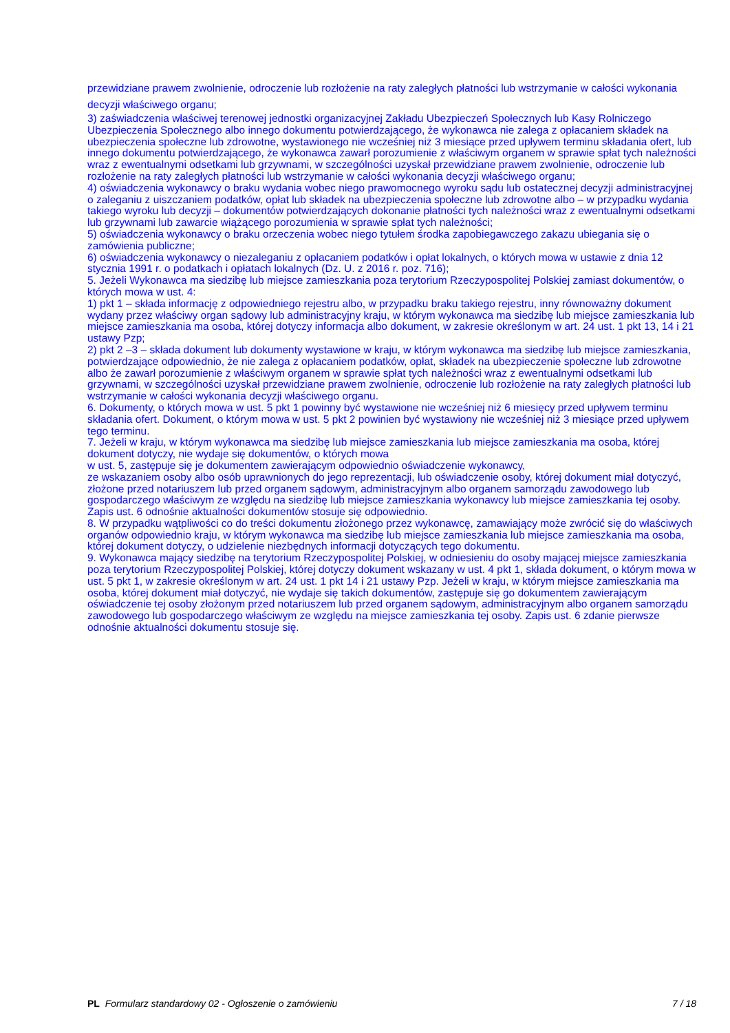przewidziane prawem zwolnienie, odroczenie lub rozłożenie na raty zaległych płatności lub wstrzymanie w całości wykonania decyzji właściwego organu;
3) zaświadczenia właściwej terenowej jednostki organizacyjnej Zakładu Ubezpieczeń Społecznych lub Kasy Rolniczego Ubezpieczenia Społecznego albo innego dokumentu potwierdzającego, że wykonawca nie zalega z opłacaniem składek na ubezpieczenia społeczne lub zdrowotne, wystawionego nie wcześniej niż 3 miesiące przed upływem terminu składania ofert, lub innego dokumentu potwierdzającego, że wykonawca zawarł porozumienie z właściwym organem w sprawie spłat tych należności wraz z ewentualnymi odsetkami lub grzywnami, w szczególności uzyskał przewidziane prawem zwolnienie, odroczenie lub rozłożenie na raty zaległych płatności lub wstrzymanie w całości wykonania decyzji właściwego organu;
4) oświadczenia wykonawcy o braku wydania wobec niego prawomocnego wyroku sądu lub ostatecznej decyzji administracyjnej o zaleganiu z uiszczaniem podatków, opłat lub składek na ubezpieczenia społeczne lub zdrowotne albo – w przypadku wydania takiego wyroku lub decyzji – dokumentów potwierdzających dokonanie płatności tych należności wraz z ewentualnymi odsetkami lub grzywnami lub zawarcie wiążącego porozumienia w sprawie spłat tych należności;
5) oświadczenia wykonawcy o braku orzeczenia wobec niego tytułem środka zapobiegawczego zakazu ubiegania się o zamówienia publiczne;
6) oświadczenia wykonawcy o niezaleganiu z opłacaniem podatków i opłat lokalnych, o których mowa w ustawie z dnia 12 stycznia 1991 r. o podatkach i opłatach lokalnych (Dz. U. z 2016 r. poz. 716);
5. Jeżeli Wykonawca ma siedzibę lub miejsce zamieszkania poza terytorium Rzeczypospolitej Polskiej zamiast dokumentów, o których mowa w ust. 4:
1) pkt 1 – składa informację z odpowiedniego rejestru albo, w przypadku braku takiego rejestru, inny równoważny dokument wydany przez właściwy organ sądowy lub administracyjny kraju, w którym wykonawca ma siedzibę lub miejsce zamieszkania lub miejsce zamieszkania ma osoba, której dotyczy informacja albo dokument, w zakresie określonym w art. 24 ust. 1 pkt 13, 14 i 21 ustawy Pzp;
2) pkt 2 –3 – składa dokument lub dokumenty wystawione w kraju, w którym wykonawca ma siedzibę lub miejsce zamieszkania, potwierdzające odpowiednio, że nie zalega z opłacaniem podatków, opłat, składek na ubezpieczenie społeczne lub zdrowotne albo że zawarł porozumienie z właściwym organem w sprawie spłat tych należności wraz z ewentualnymi odsetkami lub grzywnami, w szczególności uzyskał przewidziane prawem zwolnienie, odroczenie lub rozłożenie na raty zaległych płatności lub wstrzymanie w całości wykonania decyzji właściwego organu.
6. Dokumenty, o których mowa w ust. 5 pkt 1 powinny być wystawione nie wcześniej niż 6 miesięcy przed upływem terminu składania ofert. Dokument, o którym mowa w ust. 5 pkt 2 powinien być wystawiony nie wcześniej niż 3 miesiące przed upływem tego terminu.
7. Jeżeli w kraju, w którym wykonawca ma siedzibę lub miejsce zamieszkania lub miejsce zamieszkania ma osoba, której dokument dotyczy, nie wydaje się dokumentów, o których mowa
w ust. 5, zastępuje się je dokumentem zawierającym odpowiednio oświadczenie wykonawcy,
ze wskazaniem osoby albo osób uprawnionych do jego reprezentacji, lub oświadczenie osoby, której dokument miał dotyczyć, złożone przed notariuszem lub przed organem sądowym, administracyjnym albo organem samorządu zawodowego lub gospodarczego właściwym ze względu na siedzibę lub miejsce zamieszkania wykonawcy lub miejsce zamieszkania tej osoby. Zapis ust. 6 odnośnie aktualności dokumentów stosuje się odpowiednio.
8. W przypadku wątpliwości co do treści dokumentu złożonego przez wykonawcę, zamawiający może zwrócić się do właściwych organów odpowiednio kraju, w którym wykonawca ma siedzibę lub miejsce zamieszkania lub miejsce zamieszkania ma osoba, której dokument dotyczy, o udzielenie niezbędnych informacji dotyczących tego dokumentu.
9. Wykonawca mający siedzibę na terytorium Rzeczypospolitej Polskiej, w odniesieniu do osoby mającej miejsce zamieszkania poza terytorium Rzeczypospolitej Polskiej, której dotyczy dokument wskazany w ust. 4 pkt 1, składa dokument, o którym mowa w ust. 5 pkt 1, w zakresie określonym w art. 24 ust. 1 pkt 14 i 21 ustawy Pzp. Jeżeli w kraju, w którym miejsce zamieszkania ma osoba, której dokument miał dotyczyć, nie wydaje się takich dokumentów, zastępuje się go dokumentem zawierającym oświadczenie tej osoby złożonym przed notariuszem lub przed organem sądowym, administracyjnym albo organem samorządu zawodowego lub gospodarczego właściwym ze względu na miejsce zamieszkania tej osoby. Zapis ust. 6 zdanie pierwsze odnośnie aktualności dokumentu stosuje się.
PL Formularz standardowy 02 - Ogłoszenie o zamówieniu 7 / 18